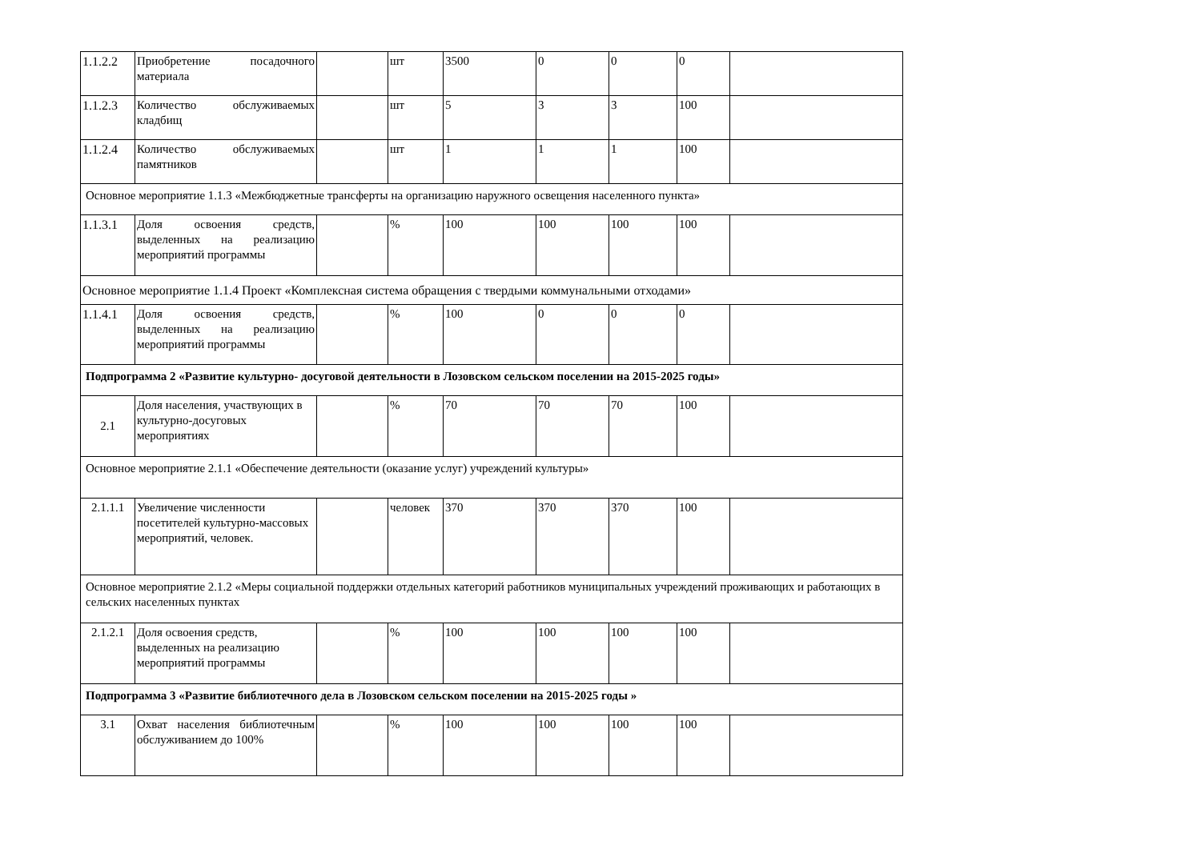| 1.1.2.2 | Приобретение посадочного материала | | шт | 3500 | 0 | 0 | 0 | |
| 1.1.2.3 | Количество обслуживаемых кладбищ | | шт | 5 | 3 | 3 | 100 | |
| 1.1.2.4 | Количество обслуживаемых памятников | | шт | 1 | 1 | 1 | 100 | |
| Основное мероприятие 1.1.3 «Межбюджетные трансферты на организацию наружного освещения населенного пункта» | | | | | | | | |
| 1.1.3.1 | Доля освоения средств, выделенных на реализацию мероприятий программы | | % | 100 | 100 | 100 | 100 | |
| Основное мероприятие 1.1.4 Проект «Комплексная система обращения с твердыми коммунальными отходами» | | | | | | | | |
| 1.1.4.1 | Доля освоения средств, выделенных на реализацию мероприятий программы | | % | 100 | 0 | 0 | 0 | |
| Подпрограмма 2 «Развитие культурно- досуговой деятельности в Лозовском сельском поселении на 2015-2025 годы» | | | | | | | | |
| 2.1 | Доля населения, участвующих в культурно-досуговых мероприятиях | | % | 70 | 70 | 70 | 100 | |
| Основное мероприятие 2.1.1 «Обеспечение деятельности (оказание услуг) учреждений культуры» | | | | | | | | |
| 2.1.1.1 | Увеличение численности посетителей культурно-массовых мероприятий, человек. | | человек | 370 | 370 | 370 | 100 | |
| Основное мероприятие 2.1.2 «Меры социальной поддержки отдельных категорий работников муниципальных учреждений проживающих и работающих в сельских населенных пунктах | | | | | | | | |
| 2.1.2.1 | Доля освоения средств, выделенных на реализацию мероприятий программы | | % | 100 | 100 | 100 | 100 | |
| Подпрограмма 3 «Развитие библиотечного дела в Лозовском сельском поселении на 2015-2025 годы » | | | | | | | | |
| 3.1 | Охват населения библиотечным обслуживанием до 100% | | % | 100 | 100 | 100 | 100 | |